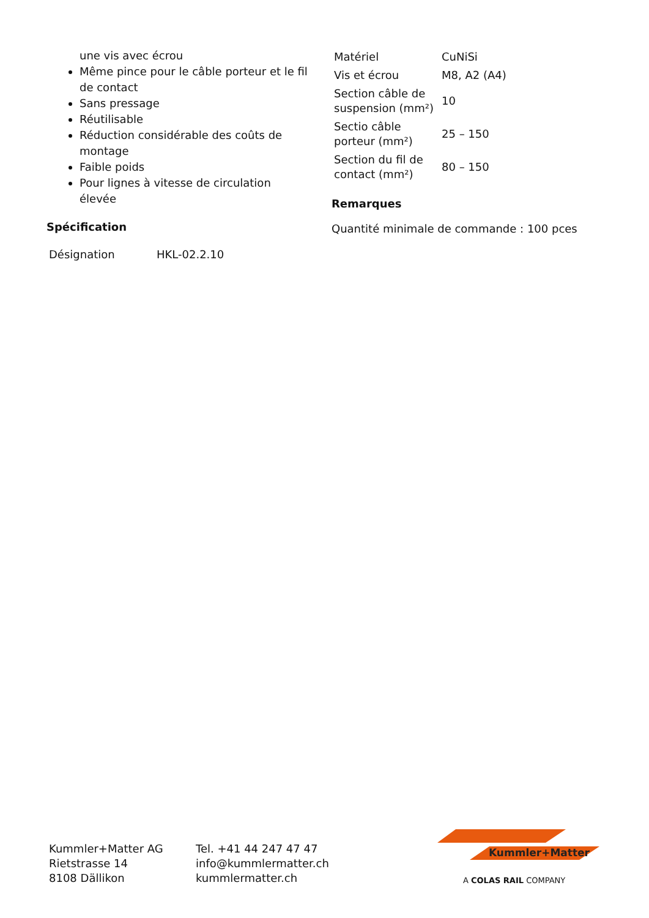une vis avec écrou
Même pince pour le câble porteur et le fil de contact
Sans pressage
Réutilisable
Réduction considérable des coûts de montage
Faible poids
Pour lignes à vitesse de circulation élevée
Spécification
| Désignation | HKL-02.2.10 |
| Matériel | CuNiSi |
| Vis et écrou | M8, A2 (A4) |
| Section câble de suspension (mm²) | 10 |
| Sectio câble porteur (mm²) | 25 – 150 |
| Section du fil de contact (mm²) | 80 – 150 |
Remarques
Quantité minimale de commande : 100 pces
Kummler+Matter AG
Rietstrasse 14
8108 Dällikon
Tel. +41 44 247 47 47
info@kummlermatter.ch
kummlermatter.ch
Kummler+Matter
A COLAS RAIL COMPANY